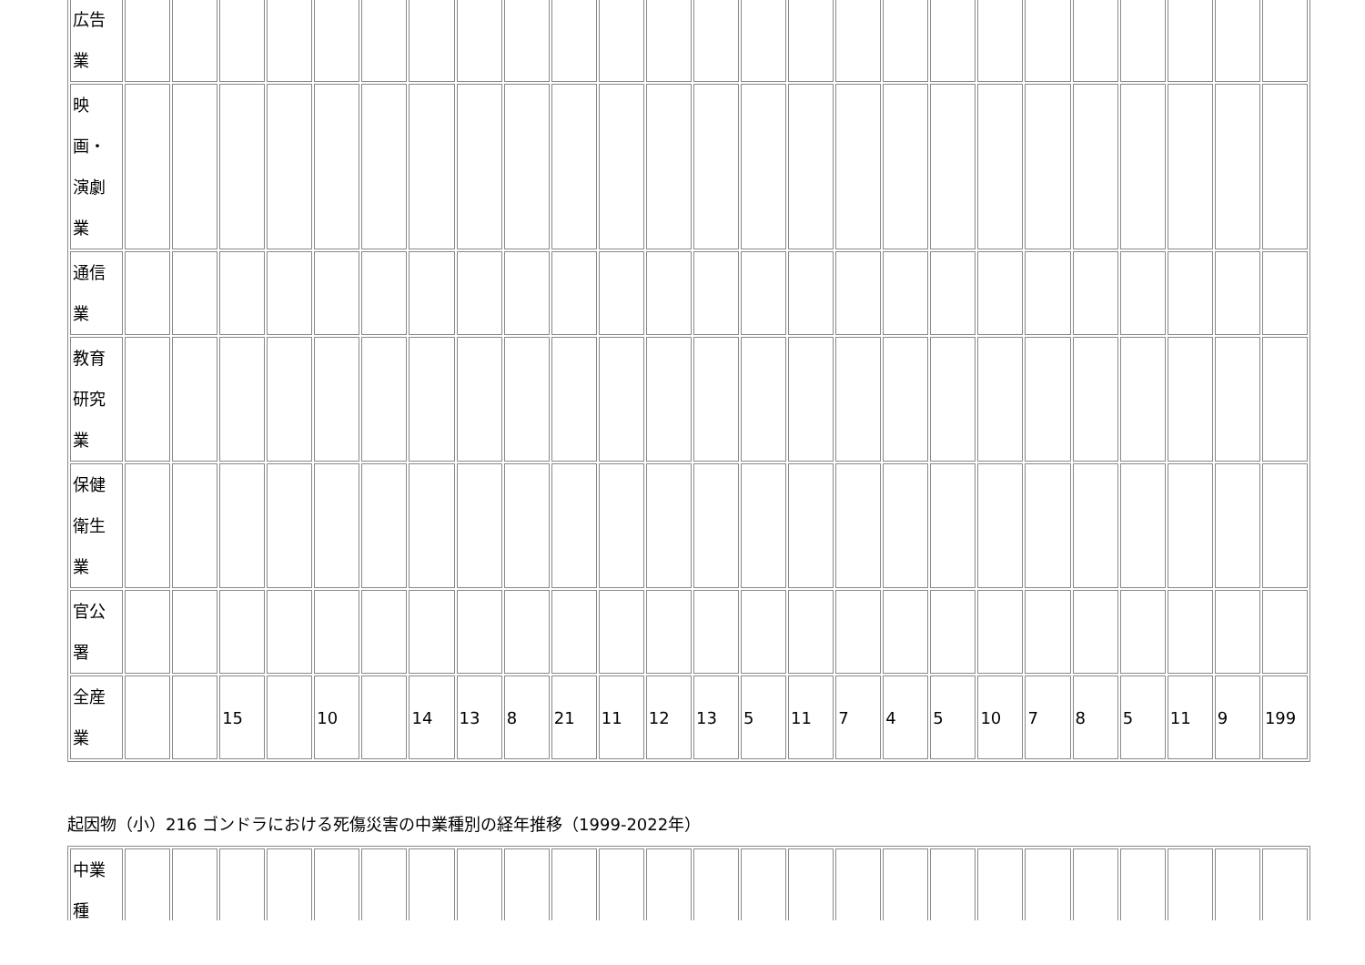| 広告 業 | | | | | | | | | | | | | | | | | | | | | | | | | |
| 映 画・ 演劇 業 | | | | | | | | | | | | | | | | | | | | | | | | | |
| 通信 業 | | | | | | | | | | | | | | | | | | | | | | | | | |
| 教育 研究 業 | | | | | | | | | | | | | | | | | | | | | | | | | |
| 保健 衛生 業 | | | | | | | | | | | | | | | | | | | | | | | | | |
| 官公 署 | | | | | | | | | | | | | | | | | | | | | | | | | |
| 全産 業 | | | 15 | | 10 | | 14 | 13 | 8 | 21 | 11 | 12 | 13 | 5 | 11 | 7 | 4 | 5 | 10 | 7 | 8 | 5 | 11 | 9 | 199 |
起因物（小）216 ゴンドラにおける死傷災害の中業種別の経年推移（1999-2022年）
| 中業 種 | | | | | | | | | | | | | | | | | | | | | | | | | |